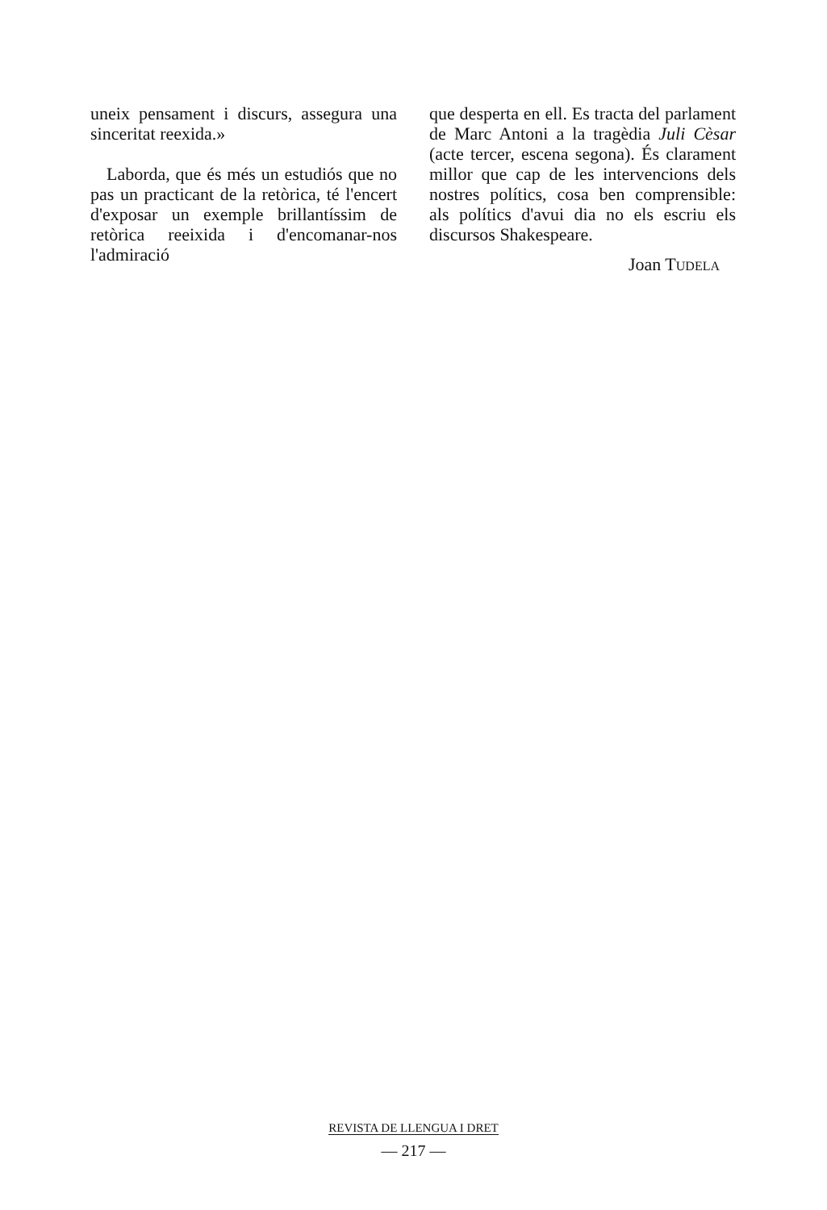uneix pensament i discurs, assegura una sinceritat reexida.»
Laborda, que és més un estudiós que no pas un practicant de la retòrica, té l'encert d'exposar un exemple brillantíssim de retòrica reeixida i d'encomanar-nos l'admiració
que desperta en ell. Es tracta del parlament de Marc Antoni a la tragèdia Juli Cèsar (acte tercer, escena segona). És clarament millor que cap de les intervencions dels nostres polítics, cosa ben comprensible: als polítics d'avui dia no els escriu els discursos Shakespeare.
Joan TUDELA
REVISTA DE LLENGUA I DRET
— 217 —